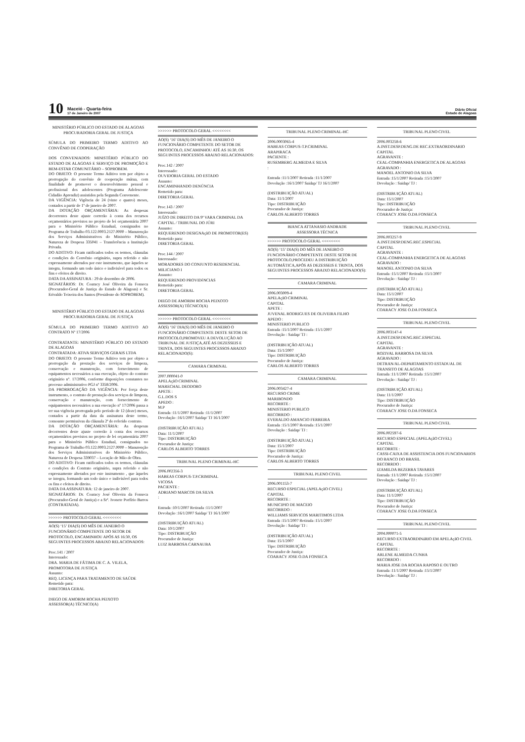10
Maceió - Quarta-feira
17 de Janeiro de 2007
Diário Oficial
Estado de Alagoas
MINISTÉRIO PÚBLICO DO ESTADO DE ALAGOAS
PROCURADORIA GERAL DE JUSTIÇA
SÚMULA DO PRIMEIRO TERMO ADITIVO AO CONVÊNIO DE COOPERAÇÃO
DOS CONVENIADOS: MINISTÉRIO PÚBLICO DO ESTADO DE ALAGOAS E SERVIÇO DE PROMOÇÃO E BEM-ESTAR COMUNITÁRIO – SOPROBEM.
DO OBJETO: O presente Termo Aditivo tem por objeto a prorrogação do convênio de cooperação mútua, com finalidade de promover o desenvolvimento pessoal e profissional dos adolescentes (Programa Adolescente Cidadão Aprendiz) assistidos pela Segunda Convenente.
DA VIGÊNCIA: Vigência de 24 (vinte e quatro) meses, contados a partir de 1º de janeiro de 2007.
DA DOTAÇÃO ORÇAMENTÁRIA: As despesas decorrentes deste ajuste correrão à conta dos recursos orçamentários previstos no projeto de lei orçamentária 2007 para o Ministério Público Estadual, consignados no Programa de Trabalho 03.122.0003.2127.0000 – Manutenção dos Serviços Administrativos do Ministério Público, Natureza de Despesa 335041 – Transferência a Instituição Privada.
DO ADITIVO: Ficam ratificados todos os termos, cláusulas e condições do Convênio originário, supra referido e não expressamente alterados por este instrumento, que àqueles se integra, formando um todo único e indivisível para todos os fins e efeitos de direito.
DATA DA ASSINATURA : 29 de dezembro de 2006.
SIGNATÁRIOS: Dr. Coaracy José Oliveira da Fonseca (Procurador-Geral de Justiça do Estado de Alagoas) e Sr. Erivaldo Teixeira dos Santos (Presidente do SOPROBEM).
MINISTÉRIO PÚBLICO DO ESTADO DE ALAGOAS
PROCURADORIA GERAL DE JUSTIÇA
SÚMULA DO PRIMEIRO TERMO ADITIVO AO CONTRATO Nº 17/2006
CONTRATANTE: MINISTÉRIO PÚBLICO DO ESTADO DE ALAGOAS
CONTRATADA: ATIVA SERVIÇOS GERAIS LTDA
DO OBJETO: O presente Termo Aditivo tem por objeto a prorrogação da prestação dos serviços de limpeza, conservação e manutenção, com fornecimento de equipamentos necessários a sua execução, objeto do contrato originário nº. 17/2006, conforme disposições constantes no processo administrativo PGJ nº 3358/2006.
DA PRORROGAÇÃO DA VIGÊNCIA: Por força deste instrumento, o contrato de prestação dos serviços de limpeza, conservação e manutenção, com fornecimento de equipamentos necessários a sua execução nº 17/2006 passa a ter sua vigência prorrogada pelo período de 12 (doze) meses, contados a partir da data da assinatura deste termo, consoante permissivas da cláusula 2ª do referido contrato.
DA DOTAÇÃO ORÇAMENTÁRIA: As despesas decorrentes deste ajuste correrão à conta dos recursos orçamentários previstos no projeto de lei orçamentária 2007 para o Ministério Público Estadual, consignados no Programa de Trabalho 03.122.0003.2127.0000 – Manutenção dos Serviços Administrativos do Ministério Público, Natureza de Despesa 339037 – Locação de Mão de Obra.
DO ADITIVO: Ficam ratificados todos os termos, cláusulas e condições do Contrato originário, supra referido e não expressamente alterados por este instrumento , que àqueles se integra, formando um todo único e indivisível para todos os fins e efeitos de direito.
DATA DA ASSINATURA: 12 de janeiro de 2007.
SIGNATÁRIOS: Dr. Coaracy José Oliveira da Fonseca (Procurador-Geral de Justiça) e a Srª. Ivonete Porfírio Barros (CONTRATADA).
>>>>>> PROTOCOLO GERAL <<<<<<<<
AO(S) ‘15’ DIA(S) DO MÊS DE JANEIRO O FUNCIONÁRIO COMPETENTE DO SETOR DE PROTOCOLO, ENCAMINHOU APÓS AS 16:30, OS SEGUINTES PROCESSOS ABAIXO RELACIONADOS:
Proc.141 / 2007
Interessado:
DRA. MARIA DE FÁTIMA DE C. A. VILELA, PROMOTORA DE JUSTIÇA
Assunto:
REQ. LICENÇA PARA TRATAMENTO DE SAÚDE
Remetido para:
DIRETORIA GERAL
DIEGO DE AMORIM ROCHA PEIXOTO
ASSESSOR(A) TÉCNICO(A)
>>>>>> PROTOCOLO GERAL <<<<<<<<
AO(S) ‘16’ DIA(S) DO MÊS DE JANEIRO O FUNCIONÁRIO COMPETENTE DO SETOR DE PROTOCOLO, ENCAMINHOU ATÉ AS 16:30, OS SEGUINTES PROCESSOS ABAIXO RELACIONADOS:
Proc.142 / 2007
Interessado:
OUVIDORIA GERAL DO ESTADO
Assunto:
ENCAMINHANDO DENÚNCIA
Remetido para:
DIRETORIA GERAL
Proc.143 / 2007
Interessado:
JUÍZO DE DIREITO DA 9ª VARA CRIMINAL DA CAPITAL / TRIBUNAL DO JÚRI
Assunto:
REQUERENDO DESIGNAçãO DE PROMOTOR(ES)
Remetido para:
DIRETORIA GERAL
Proc.144 / 2007
Interessado:
MORADORES DO CONJUNTO RESIDENCIAL MILICIANO I
Assunto:
REQUERENDO PROVIDêNCIAS
Remetido para:
DIRETORIA GERAL
DIEGO DE AMORIM ROCHA PEIXOTO
ASSESSOR(A) TÉCNICO(A)
>>>>>> PROTOCOLO GERAL <<<<<<<<
AO(S) ‘16’ DIA(S) DO MÊS DE JANEIRO O FUNCIONÁRIO COMPETENTE DESTE SETOR DE PROTOCOLO,PROMOVEU A DEVOLUÇÃO AO TRIBUNAL DE JUSTIÇA,ATÉ AS DEZESSEIS E TRINTA, DOS SEGUINTES PROCESSOS ABAIXO RELACIONADO(S):
CAMARA CRIMINAL
2007.000041-0
APELAçãO CRIMINAL
MARECHAL DEODORO
APETE :
G.L.DOS S
APEDO :
M.P
Entrada :11/1/2007 Retirada :11/1/2007
Devolução :16/1/2007 Saidap/ TJ 16/1/2007
(DISTRIBUIÇÃO ATUAL)
Data: 11/1/2007
Tipo: DISTRIBUIÇÃO
Procurador de Justiça:
CARLOS ALBERTO TORRES
TRIBUNAL PLENO CRIMINAL-HC
2006.002356-3
HABEAS CORPUS-T.P.CRIMINAL
VICOSA
PACIENTE :
ADRIANO MARCOS DA SILVA
:
Entrada :10/1/2007 Retirada :11/1/2007
Devolução :16/1/2007 Saidap/ TJ 16/1/2007
(DISTRIBUIÇÃO ATUAL)
Data: 10/1/2007
Tipo: DISTRIBUIÇÃO
Procurador de Justiça:
LUIZ BARBOSA CARNAUBA
TRIBUNAL PLENO CRIMINAL-HC
2006.0003065-4
HABEAS CORPUS-T.P.CRIMINAL
ARAPIRACA
PACIENTE :
RUSEMBERG ALMEIDA E SILVA
:
Entrada :11/1/2007 Retirada :11/1/2007
Devolução :16/1/2007 Saidap/ TJ 16/1/2007
(DISTRIBUIÇÃO ATUAL)
Data: 11/1/2007
Tipo: DISTRIBUIÇÃO
Procurador de Justiça:
CARLOS ALBERTO TORRES
BIANCA ATTANASIO ANDRADE
ASSESSORA TÉCNICA
>>>>>> PROTOCOLO GERAL <<<<<<<<
AO(S) ‘15’ DIA(S) DO MÊS DE JANEIRO O FUNCIONÁRIO COMPETENTE DESTE SETOR DE PROTOCOLO,PROCEDEU A DISTRIBUIÇÃO AUTOMÁTICA,APÓS AS DEZESSEIS E TRINTA, DOS SEGUINTES PROCESSOS ABAIXO RELACIONADO(S):
CAMARA CRIMINAL
2006.003009-4
APELAçãO CRIMINAL
CAPITAL
APETE :
JUVENAL RODRIGUES DE OLIVEIRA FILHO
APEDO :
MINISTERIO PUBLICO
Entrada :15/1/2007 Retirada :15/1/2007
Devolução : Saidap/ TJ :
(DISTRIBUIÇÃO ATUAL)
Data: 15/1/2007
Tipo: DISTRIBUIÇÃO
Procurador de Justiça:
CARLOS ALBERTO TORRES
CAMARA CRIMINAL
2006.003427-4
RECURSO CRIME
MARIBONDO
RECORRTE :
MINISTERIO PUBLICO
RECORRDO :
EVERALDO AMANCIO FERREIRA
Entrada :15/1/2007 Retirada :15/1/2007
Devolução : Saidap/ TJ :
(DISTRIBUIÇÃO ATUAL)
Data: 15/1/2007
Tipo: DISTRIBUIÇÃO
Procurador de Justiça:
CARLOS ALBERTO TORRES
TRIBUNAL PLENO CIVEL
2006.001153-7
RECURSO ESPECIAL (APELAçãO CIVEL)
CAPITAL
RECORRTE :
MUNICIPIO DE MACEIO
RECORRDO :
WILLIAMS SERVICOS MARITIMOS LTDA
Entrada :15/1/2007 Retirada :15/1/2007
Devolução : Saidap/ TJ :
(DISTRIBUIÇÃO ATUAL)
Data: 15/1/2007
Tipo: DISTRIBUIÇÃO
Procurador de Justiça:
COARACY JOSE O.DA FONSECA
TRIBUNAL PLENO CIVEL
2006.003258-6
A.INST.DESP.DENG.DE REC.EXTRAORDINARIO
CAPITAL
AGRAVANTE :
CEAL-COMPANHIA ENERGETICA DE ALAGOAS
AGRAVADO :
MANOEL ANTONIO DA SILVA
Entrada :15/1/2007 Retirada :15/1/2007
Devolução : Saidap/ TJ :
(DISTRIBUIÇÃO ATUAL)
Data: 15/1/2007
Tipo: DISTRIBUIÇÃO
Procurador de Justiça:
COARACY JOSE O.DA FONSECA
TRIBUNAL PLENO CIVEL
2006.003257-9
A.INST.DESP.DENG.REC.ESPECIAL
CAPITAL
AGRAVANTE :
CEAL-COMPANHIA ENERGETICA DE ALAGOAS
AGRAVADO :
MANOEL ANTONIO DA SILVA
Entrada :15/1/2007 Retirada :15/1/2007
Devolução : Saidap/ TJ :
(DISTRIBUIÇÃO ATUAL)
Data: 15/1/2007
Tipo: DISTRIBUIÇÃO
Procurador de Justiça:
COARACY JOSE O.DA FONSECA
TRIBUNAL PLENO CIVEL
2006.003147-4
A.INST.DESP.DENG.REC.ESPECIAL
CAPITAL
AGRAVANTE :
ROZIVAL BARBOSA DA SILVA
AGRAVADO :
DETRAN/AL-DEPARTAMENTO ESTADUAL DE TRANSITO DE ALAGOAS
Entrada :11/1/2007 Retirada :15/1/2007
Devolução : Saidap/ TJ :
(DISTRIBUIÇÃO ATUAL)
Data: 11/1/2007
Tipo: DISTRIBUIÇÃO
Procurador de Justiça:
COARACY JOSE O.DA FONSECA
TRIBUNAL PLENO CIVEL
2006.002597-6
RECURSO ESPECIAL (APELAçãO CIVEL)
CAPITAL
RECORRTE :
CASSI-CAIXA DE ASSISTENCIA DOS FUNCIONARIOS DO BANCO DO BRASIL
RECORRDO :
IZAMILDA BEZERRA TAVARES
Entrada :11/1/2007 Retirada :15/1/2007
Devolução : Saidap/ TJ :
(DISTRIBUIÇÃO ATUAL)
Data: 11/1/2007
Tipo: DISTRIBUIÇÃO
Procurador de Justiça:
COARACY JOSE O.DA FONSECA
TRIBUNAL PLENO CIVEL
2004.000071-5
RECURSO EXTRAORDINáRIO EM APELAçãO CIVEL
CAPITAL
RECORRTE :
ARLENE ALMEIDA CUNHA
RECORRDO :
MARIA JOSE DA ROCHA RAPOSO E OUTRO
Entrada :11/1/2007 Retirada :15/1/2007
Devolução : Saidap/ TJ :